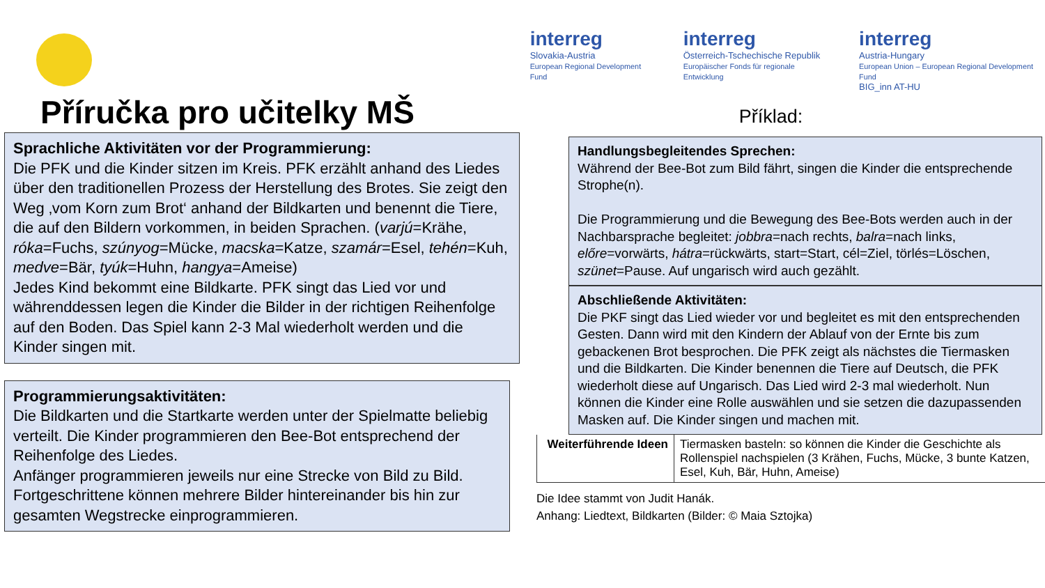Příručka pro učitelky MŠ
interreg
Slovakia-Austria
European Regional Development Fund
interreg
Österreich-Tschechische Republik
Europäischer Fonds für regionale Entwicklung
interreg
Austria-Hungary
European Union – European Regional Development Fund
BIG_inn AT-HU
Příklad:
Sprachliche Aktivitäten vor der Programmierung:
Die PFK und die Kinder sitzen im Kreis. PFK erzählt anhand des Liedes über den traditionellen Prozess der Herstellung des Brotes. Sie zeigt den Weg ‚vom Korn zum Brot‘ anhand der Bildkarten und benennt die Tiere, die auf den Bildern vorkommen, in beiden Sprachen. (varjú=Krähe, róka=Fuchs, szúnyog=Mücke, macska=Katze, szamár=Esel, tehén=Kuh, medve=Bär, tyúk=Huhn, hangya=Ameise)
Jedes Kind bekommt eine Bildkarte. PFK singt das Lied vor und währenddessen legen die Kinder die Bilder in der richtigen Reihenfolge auf den Boden. Das Spiel kann 2-3 Mal wiederholt werden und die Kinder singen mit.
Programmierungsaktivitäten:
Die Bildkarten und die Startkarte werden unter der Spielmatte beliebig verteilt. Die Kinder programmieren den Bee-Bot entsprechend der Reihenfolge des Liedes.
Anfänger programmieren jeweils nur eine Strecke von Bild zu Bild. Fortgeschrittene können mehrere Bilder hintereinander bis hin zur gesamten Wegstrecke einprogrammieren.
Handlungsbegleitendes Sprechen:
Während der Bee-Bot zum Bild fährt, singen die Kinder die entsprechende Strophe(n).
Die Programmierung und die Bewegung des Bee-Bots werden auch in der Nachbarsprache begleitet: jobbra=nach rechts, balra=nach links, előre=vorwärts, hátra=rückwärts, start=Start, cél=Ziel, törlés=Löschen, szünet=Pause. Auf ungarisch wird auch gezählt.
Abschließende Aktivitäten:
Die PKF singt das Lied wieder vor und begleitet es mit den entsprechenden Gesten. Dann wird mit den Kindern der Ablauf von der Ernte bis zum gebackenen Brot besprochen. Die PFK zeigt als nächstes die Tiermasken und die Bildkarten. Die Kinder benennen die Tiere auf Deutsch, die PFK wiederholt diese auf Ungarisch. Das Lied wird 2-3 mal wiederholt. Nun können die Kinder eine Rolle auswählen und sie setzen die dazupassenden Masken auf. Die Kinder singen und machen mit.
| Weiterführende Ideen | Tiermasken basteln: so können die Kinder die Geschichte als Rollenspiel nachspielen (3 Krähen, Fuchs, Mücke, 3 bunte Katzen, Esel, Kuh, Bär, Huhn, Ameise) |
Die Idee stammt von Judit Hanák.
Anhang: Liedtext, Bildkarten (Bilder: © Maia Sztojka)